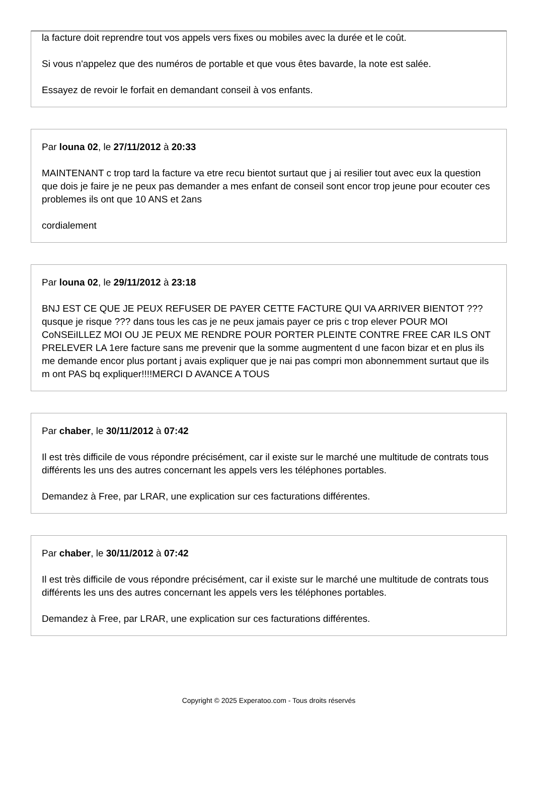la facture doit reprendre tout vos appels vers fixes ou mobiles avec la durée et le coût.
Si vous n'appelez que des numéros de portable et que vous êtes bavarde, la note est salée.
Essayez de revoir le forfait en demandant conseil à vos enfants.
Par louna 02, le 27/11/2012 à 20:33
MAINTENANT c trop tard la facture va etre recu bientot surtaut que j ai resilier tout avec eux la question que dois je faire je ne peux pas demander a mes enfant de conseil sont encor trop jeune pour ecouter ces problemes ils ont que 10 ANS et 2ans
cordialement
Par louna 02, le 29/11/2012 à 23:18
BNJ EST CE QUE JE PEUX REFUSER DE PAYER CETTE FACTURE QUI VA ARRIVER BIENTOT ???qusque je risque ??? dans tous les cas je ne peux jamais payer ce pris c trop elever POUR MOI CoNSEiILLEZ MOI OU JE PEUX ME RENDRE POUR PORTER PLEINTE CONTRE FREE CAR ILS ONT PRELEVER LA 1ere facture sans me prevenir que la somme augmentent d une facon bizar et en plus ils me demande encor plus portant j avais expliquer que je nai pas compri mon abonnemment surtaut que ils m ont PAS bq expliquer!!!!MERCI D AVANCE A TOUS
Par chaber, le 30/11/2012 à 07:42
Il est très difficile de vous répondre précisément, car il existe sur le marché une multitude de contrats tous différents les uns des autres concernant les appels vers les téléphones portables.
Demandez à Free, par LRAR, une explication sur ces facturations différentes.
Par chaber, le 30/11/2012 à 07:42
Il est très difficile de vous répondre précisément, car il existe sur le marché une multitude de contrats tous différents les uns des autres concernant les appels vers les téléphones portables.
Demandez à Free, par LRAR, une explication sur ces facturations différentes.
Copyright © 2025 Experatoo.com - Tous droits réservés